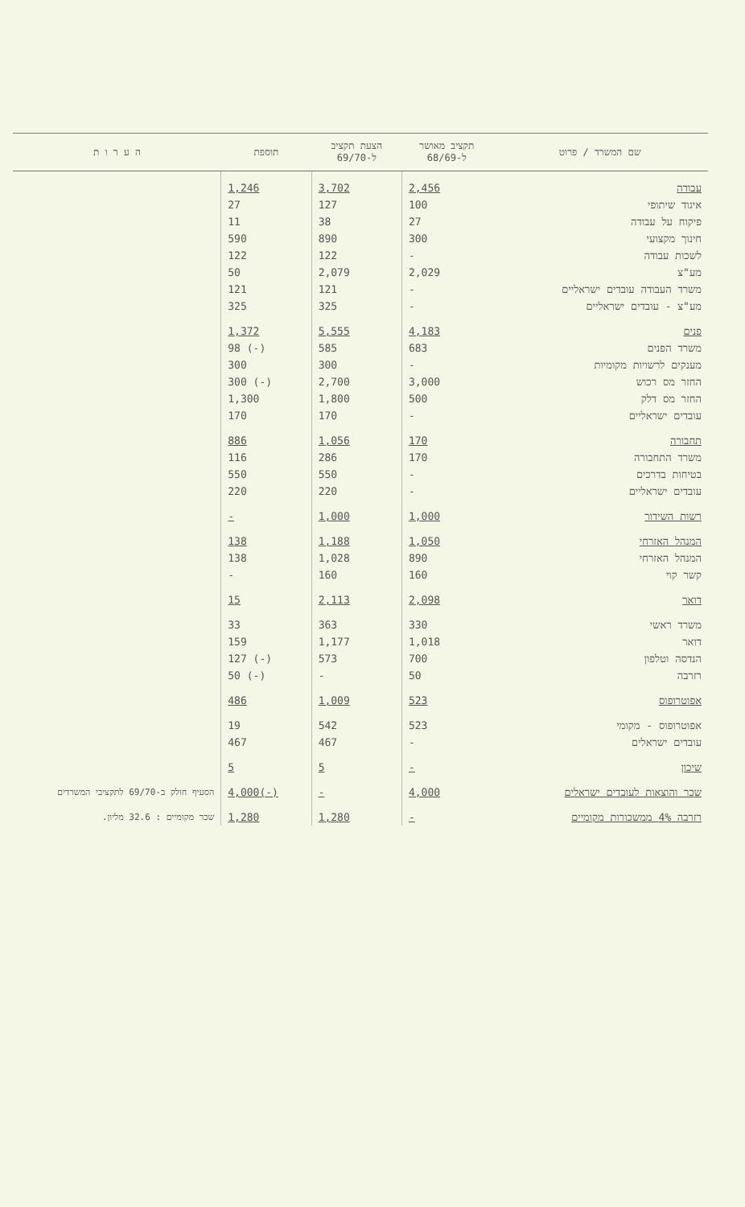| שם המשרד / פרוט | תקציב מאושר ל-68/69 | הצעת תקציב ל-69/70 | תוספת | ה ע ר ו ת |
| --- | --- | --- | --- | --- |
| עבודה | 2,456 | 3,702 | 1,246 | |
| איגוד שיתופי | 100 | 127 | 27 | |
| פיקוח על עבודה | 27 | 38 | 11 | |
| חינוך מקצועי | 300 | 890 | 590 | |
| לשכות עבודה | - | 122 | 122 | |
| מע"צ | 2,029 | 2,079 | 50 | |
| משרד העבודה עובדים ישראליים | - | 121 | 121 | |
| מע"צ - עובדים ישראליים | - | 325 | 325 | |
| פנים | 4,183 | 5,555 | 1,372 | |
| משרד הפנים | 683 | 585 | (-) 98 | |
| מענקים לרשויות מקומיות | - | 300 | 300 | |
| החזר מס רכוש | 3,000 | 2,700 | (-) 300 | |
| החזר מס דלק | 500 | 1,800 | 1,300 | |
| עובדים ישראליים | - | 170 | 170 | |
| תחבורה | 170 | 1,056 | 886 | |
| משרד התחבורה | 170 | 286 | 116 | |
| בטיחות בדרכים | - | 550 | 550 | |
| עובדים ישראליים | - | 220 | 220 | |
| רשות השידור | 1,000 | 1,000 | - | |
| המנהל האזרחי | 1,050 | 1,188 | 138 | |
| המנהל האזרחי | 890 | 1,028 | 138 | |
| קשר קוי | 160 | 160 | - | |
| דואר | 2,098 | 2,113 | 15 | |
| משרד ראשי | 330 | 363 | 33 | |
| דואר | 1,018 | 1,177 | 159 | |
| הנדסה וטלפון | 700 | 573 | (-) 127 | |
| רזרבה | 50 | - | (-) 50 | |
| אפוטרופוס | 523 | 1,009 | 486 | |
| אפוטרופוס - מקומי | 523 | 542 | 19 | |
| עובדים ישראלים | - | 467 | 467 | |
| שיכון | - | 5 | 5 | |
| שכר והוצאות לעובדים ישראלים | 4,000 | - | (-)4,000 | הסעיף חולק ב-69/70 לתקציבי המשרדים |
| רזרבה 4% ממשכורות מקומיים | - | 1,280 | 1,280 | שכר מקומיים : 32.6 מליון. |